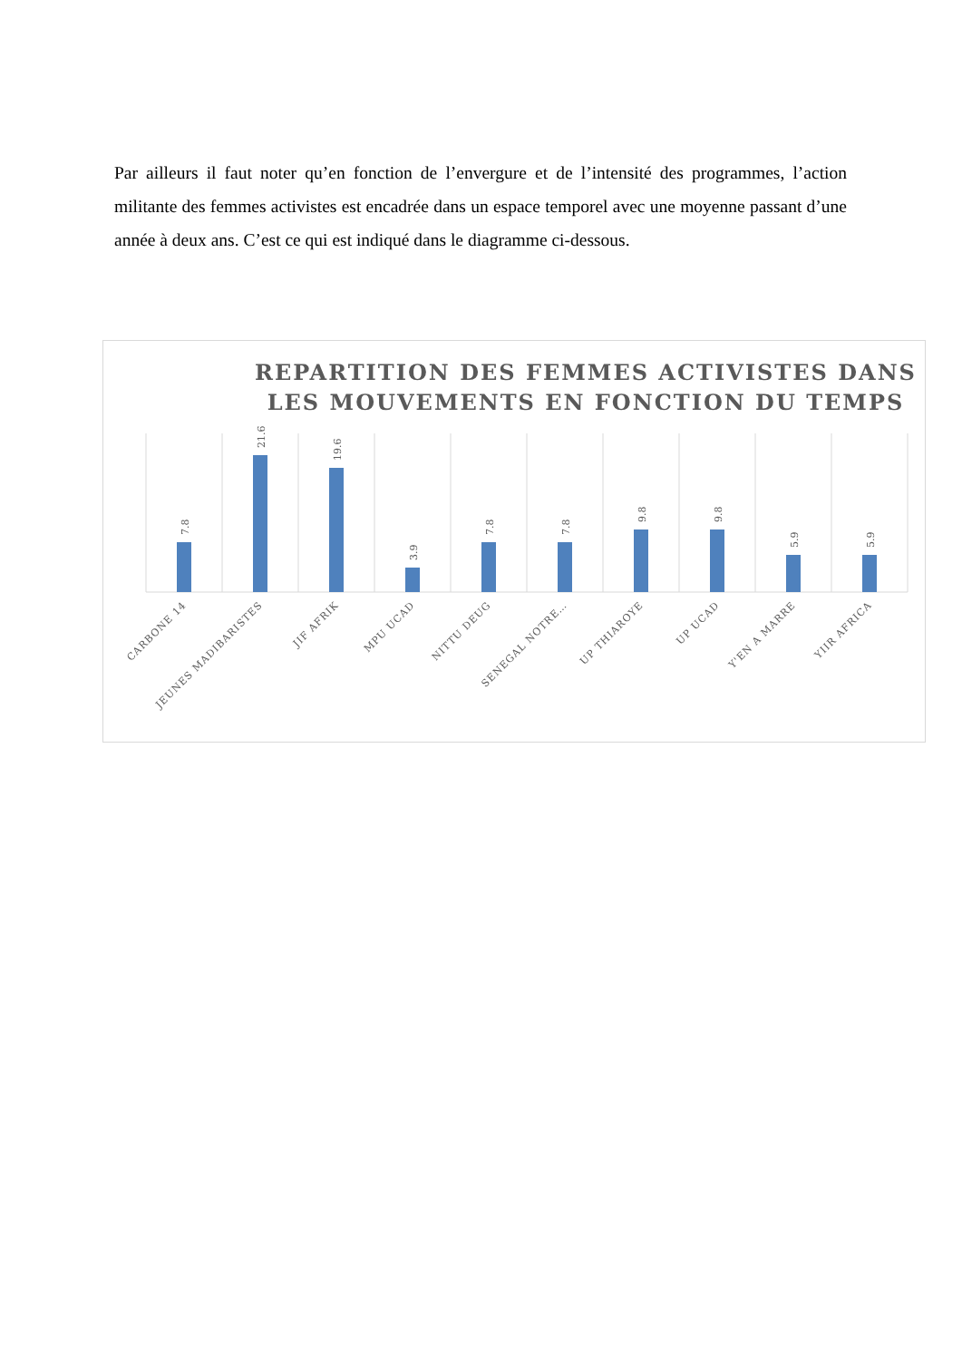Par ailleurs il faut noter qu’en fonction de l’envergure et de l’intensité des programmes, l’action militante des femmes activistes est encadrée dans un espace temporel avec une moyenne passant d’une année à deux ans. C’est ce qui est indiqué dans le diagramme ci-dessous.
REPARTITION DES FEMMES ACTIVISTES DANS
LES MOUVEMENTS EN FONCTION DU TEMPS
7.8
21.6
19.6
3.9
7.8
7.8
9.8
9.8
5.9
5.9
CARBONE 14
JEUNES MADIBARISTES
JIF AFRIK
MPU UCAD
NITTU DEUG
SENEGAL NOTRE…
UP THIAROYE
UP UCAD
Y'EN A MARRE
YIIR AFRICA